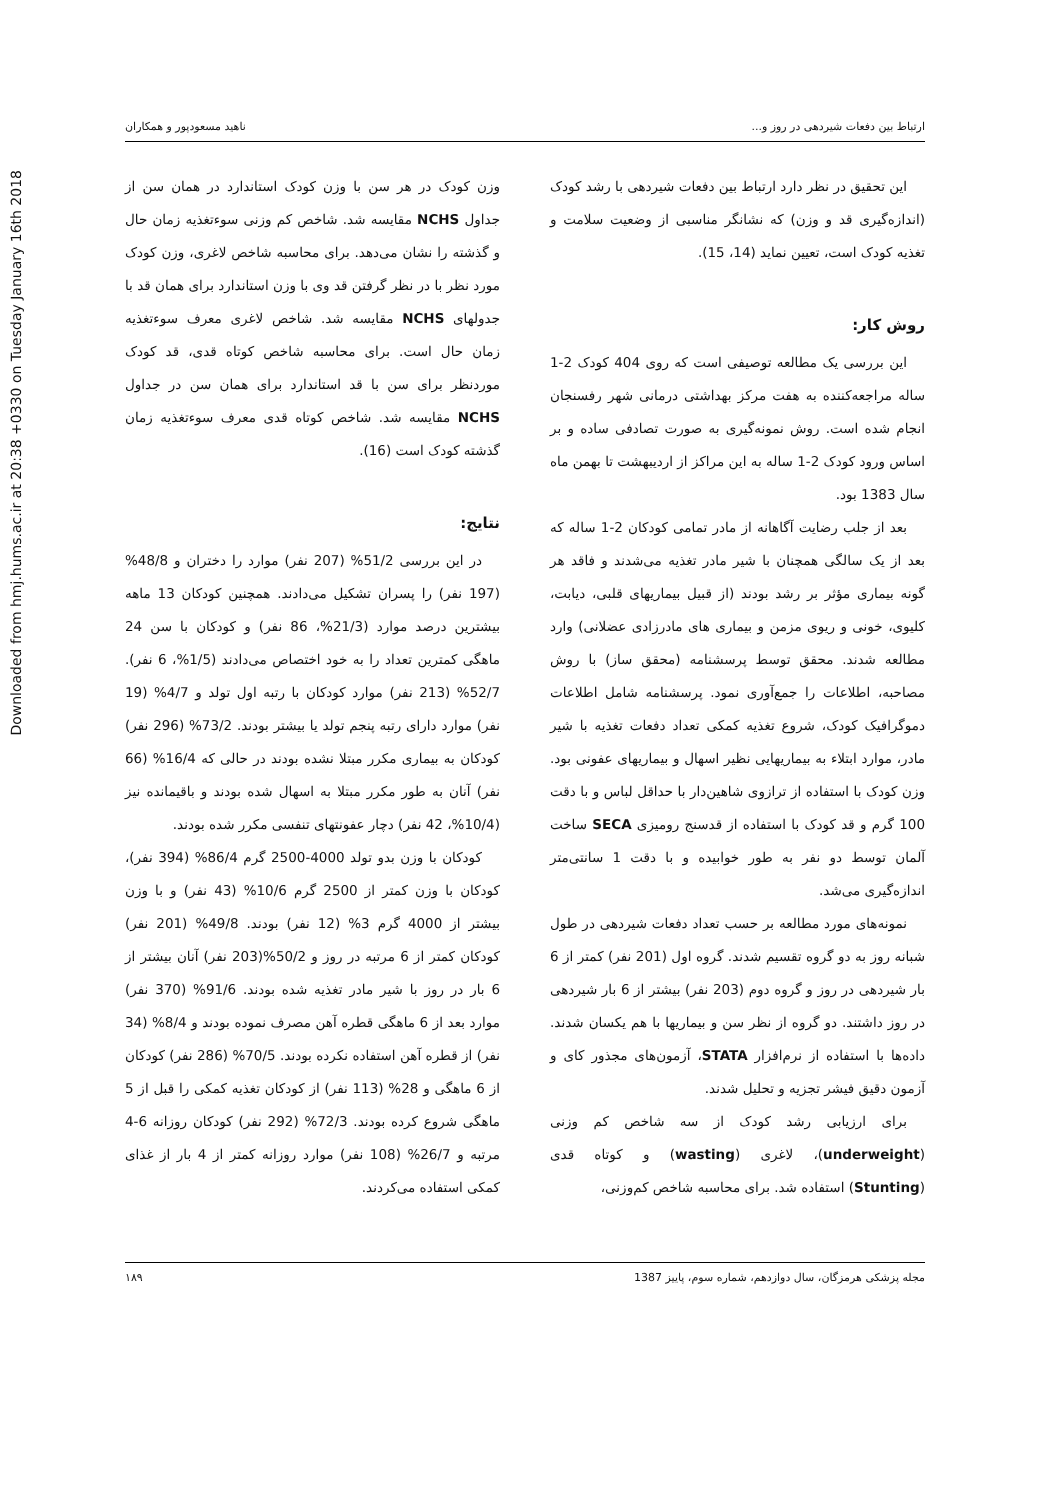Downloaded from hmj.hums.ac.ir at 20:38 +0330 on Tuesday January 16th 2018
ارتباط بین دفعات شیردهی در روز و... ناهید مسعودپور و همکاران
این تحقیق در نظر دارد ارتباط بین دفعات شیردهی با رشد کودک (اندازه‌گیری قد و وزن) که نشانگر مناسبی از وضعیت سلامت و تغذیه کودک است، تعیین نماید (14، 15).
روش کار:
این بررسی یک مطالعه توصیفی است که روی 404 کودک 2-1 ساله مراجعه‌کننده به هفت مرکز بهداشتی درمانی شهر رفسنجان انجام شده است. روش نمونه‌گیری به صورت تصادفی ساده و بر اساس ورود کودک 2-1 ساله به این مراکز از اردیبهشت تا بهمن ماه سال 1383 بود.
بعد از جلب رضایت آگاهانه از مادر تمامی کودکان 2-1 ساله که بعد از یک سالگی همچنان با شیر مادر تغذیه می‌شدند و فاقد هر گونه بیماری مؤثر بر رشد بودند (از قبیل بیماریهای قلبی، دیابت، کلیوی، خونی و ریوی مزمن و بیماری های مادرزادی عضلانی) وارد مطالعه شدند. محقق توسط پرسشنامه (محقق ساز) با روش مصاحبه، اطلاعات را جمع‌آوری نمود. پرسشنامه شامل اطلاعات دموگرافیک کودک، شروع تغذیه کمکی تعداد دفعات تغذیه با شیر مادر، موارد ابتلاء به بیماریهایی نظیر اسهال و بیماریهای عفونی بود. وزن کودک با استفاده از ترازوی شاهین‌دار با حداقل لباس و با دقت 100 گرم و قد کودک با استفاده از قدسنج رومیزی SECA ساخت آلمان توسط دو نفر به طور خوابیده و با دقت 1 سانتی‌متر اندازه‌گیری می‌شد.
نمونه‌های مورد مطالعه بر حسب تعداد دفعات شیردهی در طول شبانه روز به دو گروه تقسیم شدند. گروه اول (201 نفر) کمتر از 6 بار شیردهی در روز و گروه دوم (203 نفر) بیشتر از 6 بار شیردهی در روز داشتند. دو گروه از نظر سن و بیماریها با هم یکسان شدند. داده‌ها با استفاده از نرم‌افزار STATA، آزمون‌های مجذور کای و آزمون دقیق فیشر تجزیه و تحلیل شدند.
برای ارزیابی رشد کودک از سه شاخص کم وزنی (underweight)، لاغری (wasting) و کوتاه قدی (Stunting) استفاده شد. برای محاسبه شاخص کم‌وزنی،
وزن کودک در هر سن با وزن کودک استاندارد در همان سن از جداول NCHS مقایسه شد. شاخص کم وزنی سوءتغذیه زمان حال و گذشته را نشان می‌دهد. برای محاسبه شاخص لاغری، وزن کودک مورد نظر با در نظر گرفتن قد وی با وزن استاندارد برای همان قد با جدولهای NCHS مقایسه شد. شاخص لاغری معرف سوءتغذیه زمان حال است. برای محاسبه شاخص کوتاه قدی، قد کودک موردنظر برای سن با قد استاندارد برای همان سن در جداول NCHS مقایسه شد. شاخص کوتاه قدی معرف سوءتغذیه زمان گذشته کودک است (16).
نتایج:
در این بررسی 51/2% (207 نفر) موارد را دختران و 48/8% (197 نفر) را پسران تشکیل می‌دادند. همچنین کودکان 13 ماهه بیشترین درصد موارد (21/3%، 86 نفر) و کودکان با سن 24 ماهگی کمترین تعداد را به خود اختصاص می‌دادند (1/5%، 6 نفر). 52/7% (213 نفر) موارد کودکان با رتبه اول تولد و 4/7% (19 نفر) موارد دارای رتبه پنجم تولد یا بیشتر بودند. 73/2% (296 نفر) کودکان به بیماری مکرر مبتلا نشده بودند در حالی که 16/4% (66 نفر) آنان به طور مکرر مبتلا به اسهال شده بودند و باقیمانده نیز (10/4%، 42 نفر) دچار عفونتهای تنفسی مکرر شده بودند.
کودکان با وزن بدو تولد 4000-2500 گرم 86/4% (394 نفر)، کودکان با وزن کمتر از 2500 گرم 10/6% (43 نفر) و با وزن بیشتر از 4000 گرم 3% (12 نفر) بودند. 49/8% (201 نفر) کودکان کمتر از 6 مرتبه در روز و 50/2%(203 نفر) آنان بیشتر از 6 بار در روز با شیر مادر تغذیه شده بودند. 91/6% (370 نفر) موارد بعد از 6 ماهگی قطره آهن مصرف نموده بودند و 8/4% (34 نفر) از قطره آهن استفاده نکرده بودند. 70/5% (286 نفر) کودکان از 6 ماهگی و 28% (113 نفر) از کودکان تغذیه کمکی را قبل از 5 ماهگی شروع کرده بودند. 72/3% (292 نفر) کودکان روزانه 6-4 مرتبه و 26/7% (108 نفر) موارد روزانه کمتر از 4 بار از غذای کمکی استفاده می‌کردند.
مجله پزشکی هرمزگان، سال دوازدهم، شماره سوم، پاییز 1387 ۱۸۹